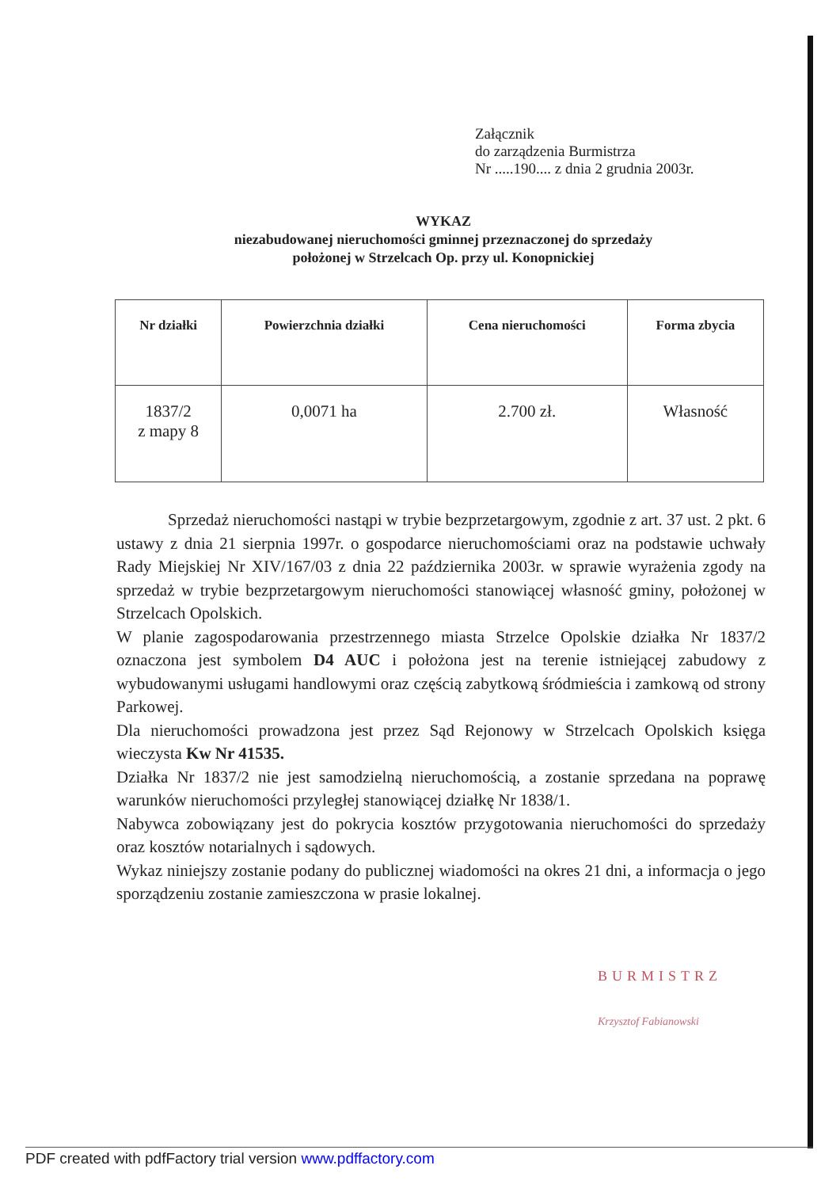Załącznik
do zarządzenia Burmistrza
Nr .....190.... z dnia 2 grudnia 2003r.
WYKAZ
niezabudowanej nieruchomości gminnej przeznaczonej do sprzedaży
położonej w Strzelcach Op. przy ul. Konopnickiej
| Nr działki | Powierzchnia działki | Cena nieruchomości | Forma zbycia |
| --- | --- | --- | --- |
| 1837/2 z mapy 8 | 0,0071 ha | 2.700 zł. | Własność |
Sprzedaż nieruchomości nastąpi w trybie bezprzetargowym, zgodnie z art. 37 ust. 2 pkt. 6 ustawy z dnia 21 sierpnia 1997r. o gospodarce nieruchomościami oraz na podstawie uchwały Rady Miejskiej Nr XIV/167/03 z dnia 22 października 2003r. w sprawie wyrażenia zgody na sprzedaż w trybie bezprzetargowym nieruchomości stanowiącej własność gminy, położonej w Strzelcach Opolskich.
W planie zagospodarowania przestrzennego miasta Strzelce Opolskie działka Nr 1837/2 oznaczona jest symbolem D4 AUC i położona jest na terenie istniejącej zabudowy z wybudowanymi usługami handlowymi oraz częścią zabytkową śródmieścia i zamkową od strony Parkowej.
Dla nieruchomości prowadzona jest przez Sąd Rejonowy w Strzelcach Opolskich księga wieczysta Kw Nr 41535.
Działka Nr 1837/2 nie jest samodzielną nieruchomością, a zostanie sprzedana na poprawę warunków nieruchomości przyległej stanowiącej działkę Nr 1838/1.
Nabywca zobowiązany jest do pokrycia kosztów przygotowania nieruchomości do sprzedaży oraz kosztów notarialnych i sądowych.
Wykaz niniejszy zostanie podany do publicznej wiadomości na okres 21 dni, a informacja o jego sporządzeniu zostanie zamieszczona w prasie lokalnej.
BURMISTRZ
Krzysztof Fabianowski
PDF created with pdfFactory trial version www.pdffactory.com